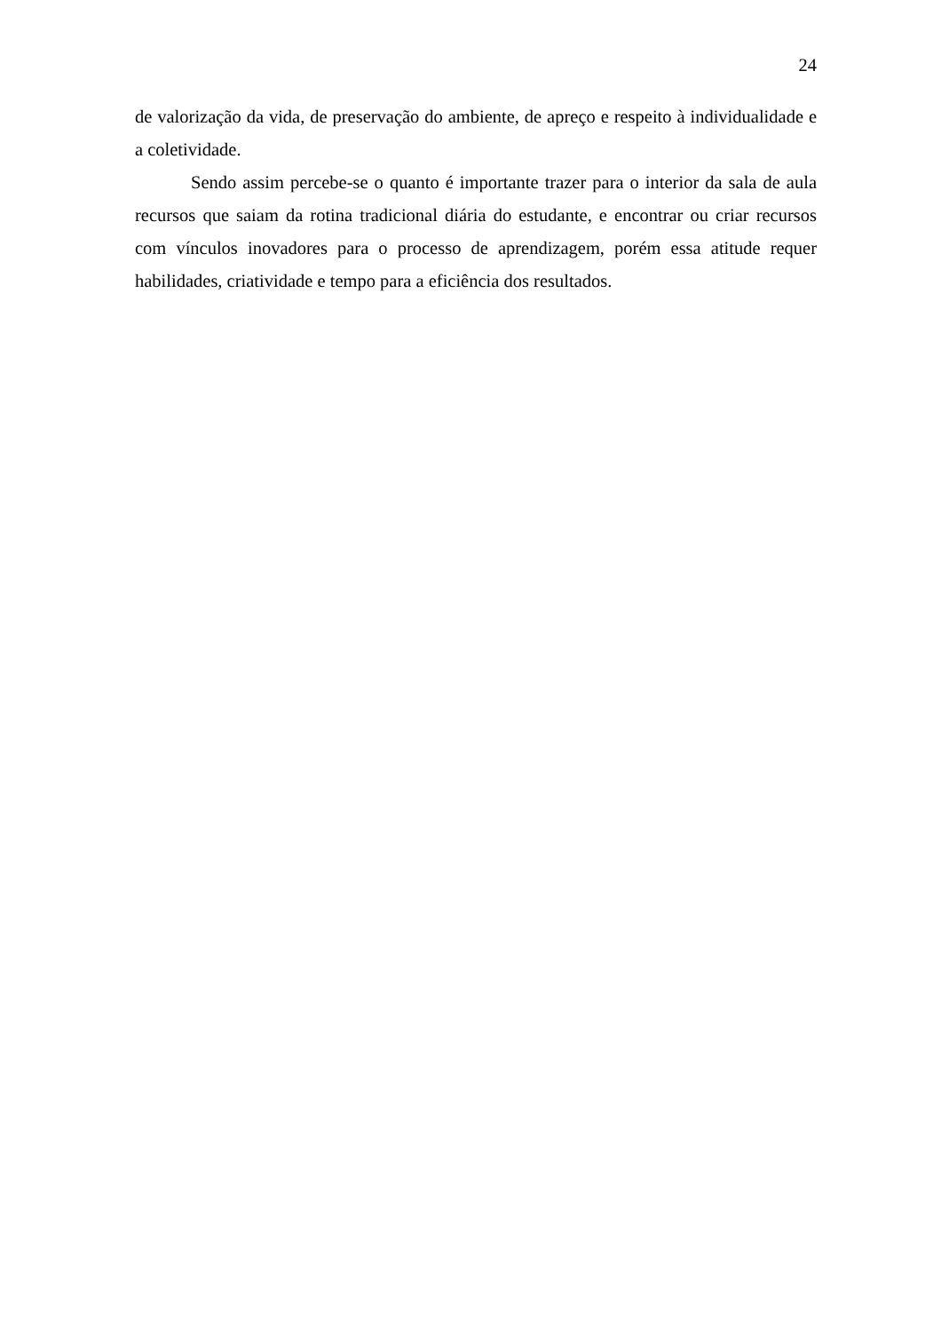24
de valorização da vida, de preservação do ambiente, de apreço e respeito à individualidade e a coletividade.
Sendo assim percebe-se o quanto é importante trazer para o interior da sala de aula recursos que saiam da rotina tradicional diária do estudante, e encontrar ou criar recursos com vínculos inovadores para o processo de aprendizagem, porém essa atitude requer habilidades, criatividade e tempo para a eficiência dos resultados.